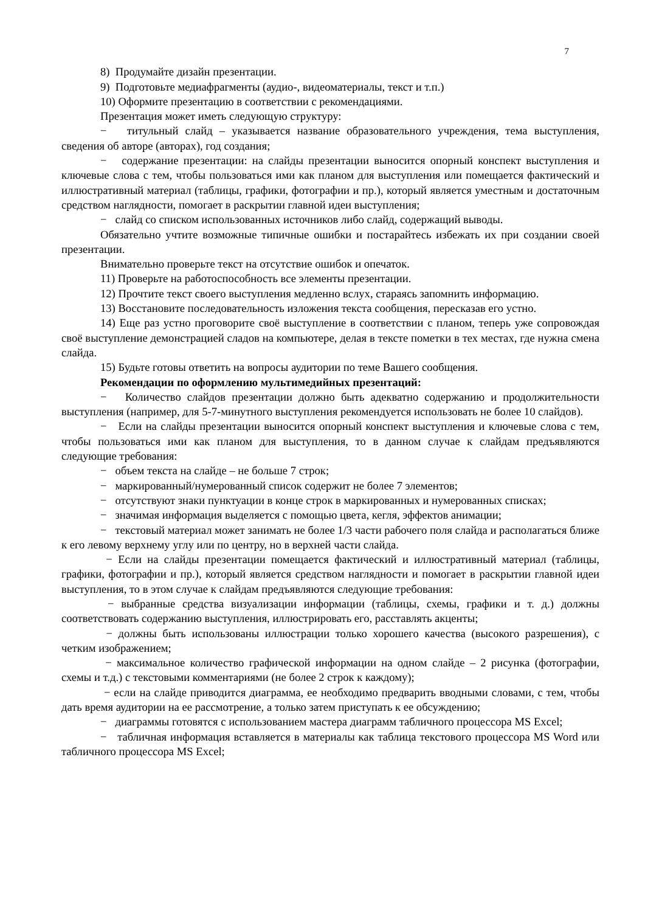7
8) Продумайте дизайн презентации.
9) Подготовьте медиафрагменты (аудио-, видеоматериалы, текст и т.п.)
10) Оформите презентацию в соответствии с рекомендациями.
Презентация может иметь следующую структуру:
− титульный слайд – указывается название образовательного учреждения, тема выступления, сведения об авторе (авторах), год создания;
− содержание презентации: на слайды презентации выносится опорный конспект выступления и ключевые слова с тем, чтобы пользоваться ими как планом для выступления или помещается фактический и иллюстративный материал (таблицы, графики, фотографии и пр.), который является уместным и достаточным средством наглядности, помогает в раскрытии главной идеи выступления;
− слайд со списком использованных источников либо слайд, содержащий выводы.
Обязательно учтите возможные типичные ошибки и постарайтесь избежать их при создании своей презентации.
Внимательно проверьте текст на отсутствие ошибок и опечаток.
11) Проверьте на работоспособность все элементы презентации.
12) Прочтите текст своего выступления медленно вслух, стараясь запомнить информацию.
13) Восстановите последовательность изложения текста сообщения, пересказав его устно.
14) Еще раз устно проговорите своё выступление в соответствии с планом, теперь уже сопровождая своё выступление демонстрацией сладов на компьютере, делая в тексте пометки в тех местах, где нужна смена слайда.
15) Будьте готовы ответить на вопросы аудитории по теме Вашего сообщения.
Рекомендации по оформлению мультимедийных презентаций:
− Количество слайдов презентации должно быть адекватно содержанию и продолжительности выступления (например, для 5-7-минутного выступления рекомендуется использовать не более 10 слайдов).
− Если на слайды презентации выносится опорный конспект выступления и ключевые слова с тем, чтобы пользоваться ими как планом для выступления, то в данном случае к слайдам предъявляются следующие требования:
− объем текста на слайде – не больше 7 строк;
− маркированный/нумерованный список содержит не более 7 элементов;
− отсутствуют знаки пунктуации в конце строк в маркированных и нумерованных списках;
− значимая информация выделяется с помощью цвета, кегля, эффектов анимации;
− текстовый материал может занимать не более 1/3 части рабочего поля слайда и располагаться ближе к его левому верхнему углу или по центру, но в верхней части слайда.
− Если на слайды презентации помещается фактический и иллюстративный материал (таблицы, графики, фотографии и пр.), который является средством наглядности и помогает в раскрытии главной идеи выступления, то в этом случае к слайдам предъявляются следующие требования:
− выбранные средства визуализации информации (таблицы, схемы, графики и т. д.) должны соответствовать содержанию выступления, иллюстрировать его, расставлять акценты;
− должны быть использованы иллюстрации только хорошего качества (высокого разрешения), с четким изображением;
− максимальное количество графической информации на одном слайде – 2 рисунка (фотографии, схемы и т.д.) с текстовыми комментариями (не более 2 строк к каждому);
− если на слайде приводится диаграмма, ее необходимо предварить вводными словами, с тем, чтобы дать время аудитории на ее рассмотрение, а только затем приступать к ее обсуждению;
− диаграммы готовятся с использованием мастера диаграмм табличного процессора MS Excel;
− табличная информация вставляется в материалы как таблица текстового процессора MS Word или табличного процессора MS Excel;